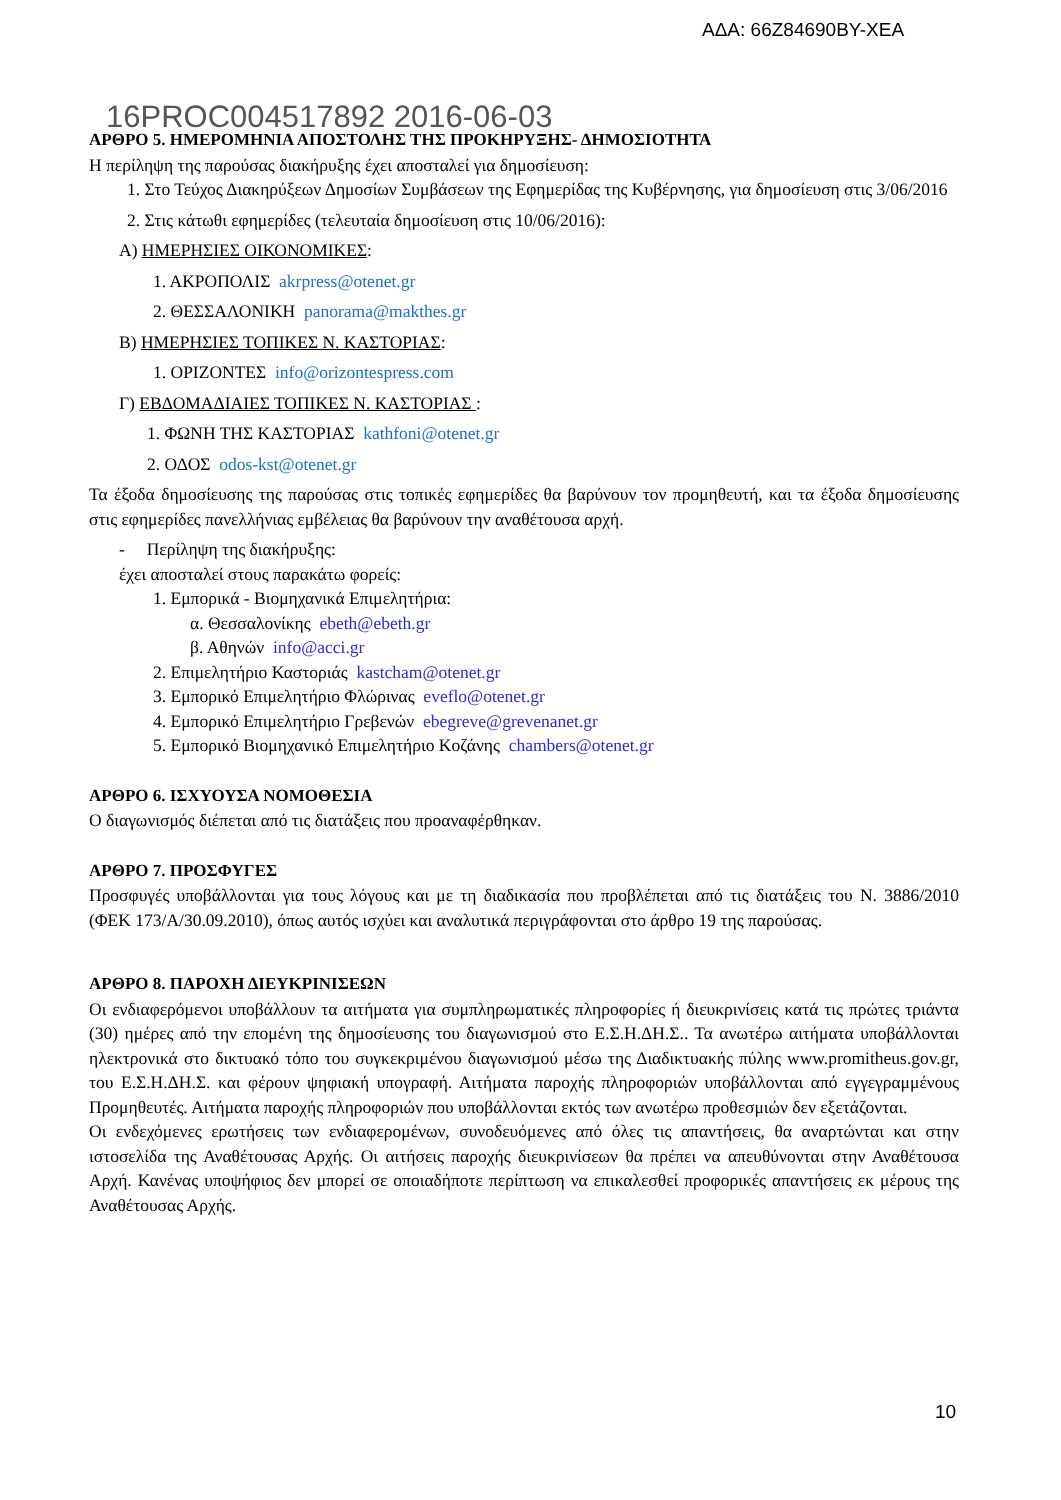ΑΔΑ: 66Ζ84690ΒΥ-ΧΕΑ
16PROC004517892 2016-06-03
ΑΡΘΡΟ 5. ΗΜΕΡΟΜΗΝΙΑ ΑΠΟΣΤΟΛΗΣ ΤΗΣ ΠΡΟΚΗΡΥΞΗΣ- ΔΗΜΟΣΙΟΤΗΤΑ
Η περίληψη της παρούσας διακήρυξης έχει αποσταλεί για δημοσίευση:
1. Στο Τεύχος Διακηρύξεων Δημοσίων Συμβάσεων της Εφημερίδας της Κυβέρνησης, για δημοσίευση στις 3/06/2016
2. Στις κάτωθι εφημερίδες (τελευταία δημοσίευση στις 10/06/2016):
Α) ΗΜΕΡΗΣΙΕΣ ΟΙΚΟΝΟΜΙΚΕΣ:
1. ΑΚΡΟΠΟΛΙΣ akrpress@otenet.gr
2. ΘΕΣΣΑΛΟΝΙΚΗ panorama@makthes.gr
Β) ΗΜΕΡΗΣΙΕΣ ΤΟΠΙΚΕΣ Ν. ΚΑΣΤΟΡΙΑΣ:
1. ΟΡΙΖΟΝΤΕΣ info@orizontespress.com
Γ) ΕΒΔΟΜΑΔΙΑΙΕΣ ΤΟΠΙΚΕΣ Ν. ΚΑΣΤΟΡΙΑΣ :
1. ΦΩΝΗ ΤΗΣ ΚΑΣΤΟΡΙΑΣ kathfoni@otenet.gr
2. ΟΔΟΣ odos-kst@otenet.gr
Τα έξοδα δημοσίευσης της παρούσας στις τοπικές εφημερίδες θα βαρύνουν τον προμηθευτή, και τα έξοδα δημοσίευσης στις εφημερίδες πανελλήνιας εμβέλειας θα βαρύνουν την αναθέτουσα αρχή.
- Περίληψη της διακήρυξης:
έχει αποσταλεί στους παρακάτω φορείς:
1. Εμπορικά - Βιομηχανικά Επιμελητήρια:
α. Θεσσαλονίκης ebeth@ebeth.gr
β. Αθηνών info@acci.gr
2. Επιμελητήριο Καστοριάς kastcham@otenet.gr
3. Εμπορικό Επιμελητήριο Φλώρινας eveflo@otenet.gr
4. Εμπορικό Επιμελητήριο Γρεβενών ebegreve@grevenanet.gr
5. Εμπορικό Βιομηχανικό Επιμελητήριο Κοζάνης chambers@otenet.gr
ΑΡΘΡΟ 6. ΙΣΧΥΟΥΣΑ ΝΟΜΟΘΕΣΙΑ
Ο διαγωνισμός διέπεται από τις διατάξεις που προαναφέρθηκαν.
ΑΡΘΡΟ 7. ΠΡΟΣΦΥΓΕΣ
Προσφυγές υποβάλλονται για τους λόγους και με τη διαδικασία που προβλέπεται από τις διατάξεις του Ν. 3886/2010 (ΦΕΚ 173/Α/30.09.2010), όπως αυτός ισχύει και αναλυτικά περιγράφονται στο άρθρο 19 της παρούσας.
ΑΡΘΡΟ 8. ΠΑΡΟΧΗ ΔΙΕΥΚΡΙΝΙΣΕΩΝ
Οι ενδιαφερόμενοι υποβάλλουν τα αιτήματα για συμπληρωματικές πληροφορίες ή διευκρινίσεις κατά τις πρώτες τριάντα (30) ημέρες από την επομένη της δημοσίευσης του διαγωνισμού στο Ε.Σ.Η.ΔΗ.Σ.. Τα ανωτέρω αιτήματα υποβάλλονται ηλεκτρονικά στο δικτυακό τόπο του συγκεκριμένου διαγωνισμού μέσω της Διαδικτυακής πύλης www.promitheus.gov.gr, του Ε.Σ.Η.ΔΗ.Σ. και φέρουν ψηφιακή υπογραφή. Αιτήματα παροχής πληροφοριών υποβάλλονται από εγγεγραμμένους Προμηθευτές. Αιτήματα παροχής πληροφοριών που υποβάλλονται εκτός των ανωτέρω προθεσμιών δεν εξετάζονται.
Οι ενδεχόμενες ερωτήσεις των ενδιαφερομένων, συνοδευόμενες από όλες τις απαντήσεις, θα αναρτώνται και στην ιστοσελίδα της Αναθέτουσας Αρχής. Οι αιτήσεις παροχής διευκρινίσεων θα πρέπει να απευθύνονται στην Αναθέτουσα Αρχή. Κανένας υποψήφιος δεν μπορεί σε οποιαδήποτε περίπτωση να επικαλεσθεί προφορικές απαντήσεις εκ μέρους της Αναθέτουσας Αρχής.
10